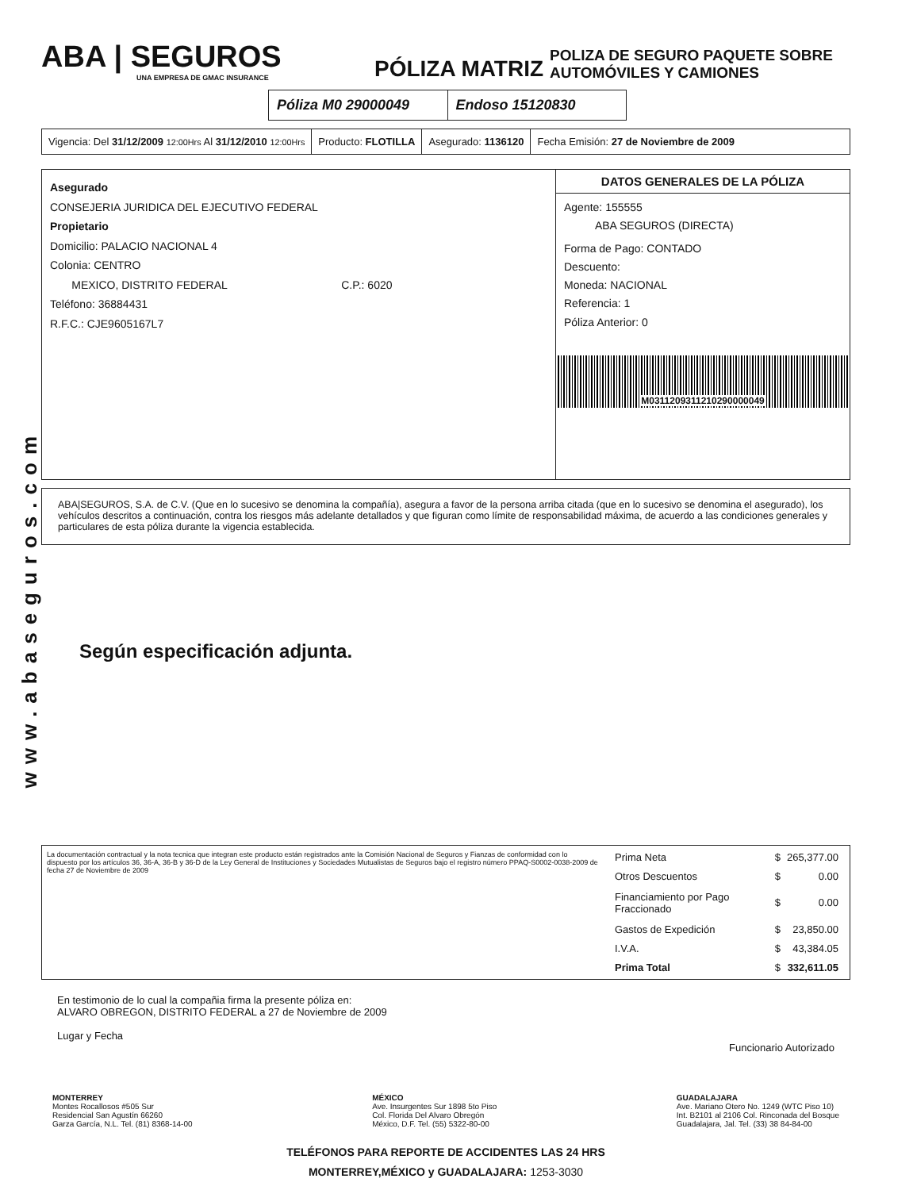www.abaseguros.com
ABA | SEGUROS
UNA EMPRESA DE GMAC INSURANCE
PÓLIZA MATRIZ
POLIZA DE SEGURO PAQUETE SOBRE
AUTOMÓVILES Y CAMIONES
Póliza M0 29000049 Endoso 15120830
Vigencia: Del 31/12/2009 12:00Hrs Al 31/12/2010 12:00Hrs
Producto: FLOTILLA Asegurado: 1136120 Fecha Emisión: 27 de Noviembre de 2009
Asegurado
CONSEJERIA JURIDICA DEL EJECUTIVO FEDERAL
Propietario
Domicilio: PALACIO NACIONAL 4
Colonia: CENTRO
MEXICO, DISTRITO FEDERAL C.P.: 6020
Teléfono: 36884431
R.F.C.: CJE9605167L7
DATOS GENERALES DE LA PÓLIZA
Agente: 155555
ABA SEGUROS (DIRECTA)
Forma de Pago: CONTADO
Descuento:
Moneda: NACIONAL
Referencia: 1
Póliza Anterior: 0
M0311209311210290000049
ABA|SEGUROS, S.A. de C.V. (Que en lo sucesivo se denomina la compañía), asegura a favor de la persona arriba citada (que en lo sucesivo se denomina el asegurado), los vehículos descritos a continuación, contra los riesgos más adelante detallados y que figuran como límite de responsabilidad máxima, de acuerdo a las condiciones generales y particulares de esta póliza durante la vigencia establecida.
Según especificación adjunta.
La documentación contractual y la nota tecnica que integran este producto están registrados ante la Comisión Nacional de Seguros y Fianzas de conformidad con lo dispuesto por los artículos 36, 36-A, 36-B y 36-D de la Ley General de Instituciones y Sociedades Mutualistas de Seguros bajo el registro número PPAQ-S0002-0038-2009 de fecha 27 de Noviembre de 2009
| Prima Neta | $ | 265,377.00 |
| Otros Descuentos | $ | 0.00 |
| Financiamiento por Pago Fraccionado | $ | 0.00 |
| Gastos de Expedición | $ | 23,850.00 |
| I.V.A. | $ | 43,384.05 |
| Prima Total | $ | 332,611.05 |
En testimonio de lo cual la compañia firma la presente póliza en:
ALVARO OBREGON, DISTRITO FEDERAL a 27 de Noviembre de 2009
Lugar y Fecha
Funcionario Autorizado
MONTERREY
Montes Rocallosos #505 Sur
Residencial San Agustín 66260
Garza García, N.L. Tel. (81) 8368-14-00
MÉXICO
Ave. Insurgentes Sur 1898 5to Piso
Col. Florida Del Alvaro Obregón
México, D.F. Tel. (55) 5322-80-00
GUADALAJARA
Ave. Mariano Otero No. 1249 (WTC Piso 10)
Int. B2101 al 2106 Col. Rinconada del Bosque
Guadalajara, Jal. Tel. (33) 38 84-84-00
TELÉFONOS PARA REPORTE DE ACCIDENTES LAS 24 HRS
MONTERREY,MÉXICO y GUADALAJARA: 1253-3030